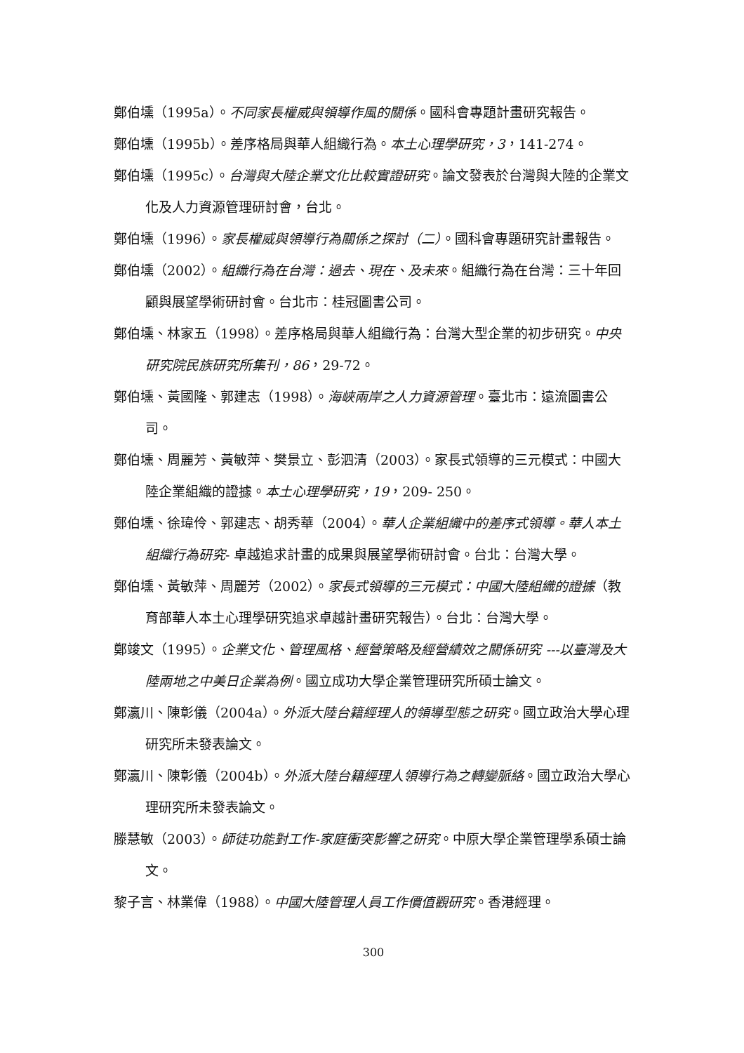鄭伯壎（1995a）。不同家長權威與領導作風的關係。國科會專題計畫研究報告。
鄭伯壎（1995b）。差序格局與華人組織行為。本土心理學研究，3，141-274。
鄭伯壎（1995c）。台灣與大陸企業文化比較實證研究。論文發表於台灣與大陸的企業文化及人力資源管理研討會，台北。
鄭伯壎（1996）。家長權威與領導行為關係之探討（二）。國科會專題研究計畫報告。
鄭伯壎（2002）。組織行為在台灣：過去、現在、及未來。組織行為在台灣：三十年回顧與展望學術研討會。台北市：桂冠圖書公司。
鄭伯壎、林家五（1998）。差序格局與華人組織行為：台灣大型企業的初步研究。中央研究院民族研究所集刊，86，29-72。
鄭伯壎、黃國隆、郭建志（1998）。海峽兩岸之人力資源管理。臺北市：遠流圖書公司。
鄭伯壎、周麗芳、黃敏萍、樊景立、彭泗清（2003）。家長式領導的三元模式：中國大陸企業組織的證據。本土心理學研究，19，209- 250。
鄭伯壎、徐瑋伶、郭建志、胡秀華（2004）。華人企業組織中的差序式領導。華人本土組織行為研究- 卓越追求計畫的成果與展望學術研討會。台北：台灣大學。
鄭伯壎、黃敏萍、周麗芳（2002）。家長式領導的三元模式：中國大陸組織的證據（教育部華人本土心理學研究追求卓越計畫研究報告）。台北：台灣大學。
鄭竣文（1995）。企業文化、管理風格、經營策略及經營績效之關係研究 ---以臺灣及大陸兩地之中美日企業為例。國立成功大學企業管理研究所碩士論文。
鄭瀛川、陳彰儀（2004a）。外派大陸台籍經理人的領導型態之研究。國立政治大學心理研究所未發表論文。
鄭瀛川、陳彰儀（2004b）。外派大陸台籍經理人領導行為之轉變脈絡。國立政治大學心理研究所未發表論文。
滕慧敏（2003）。師徒功能對工作-家庭衝突影響之研究。中原大學企業管理學系碩士論文。
黎子言、林業偉（1988）。中國大陸管理人員工作價值觀研究。香港經理。
300